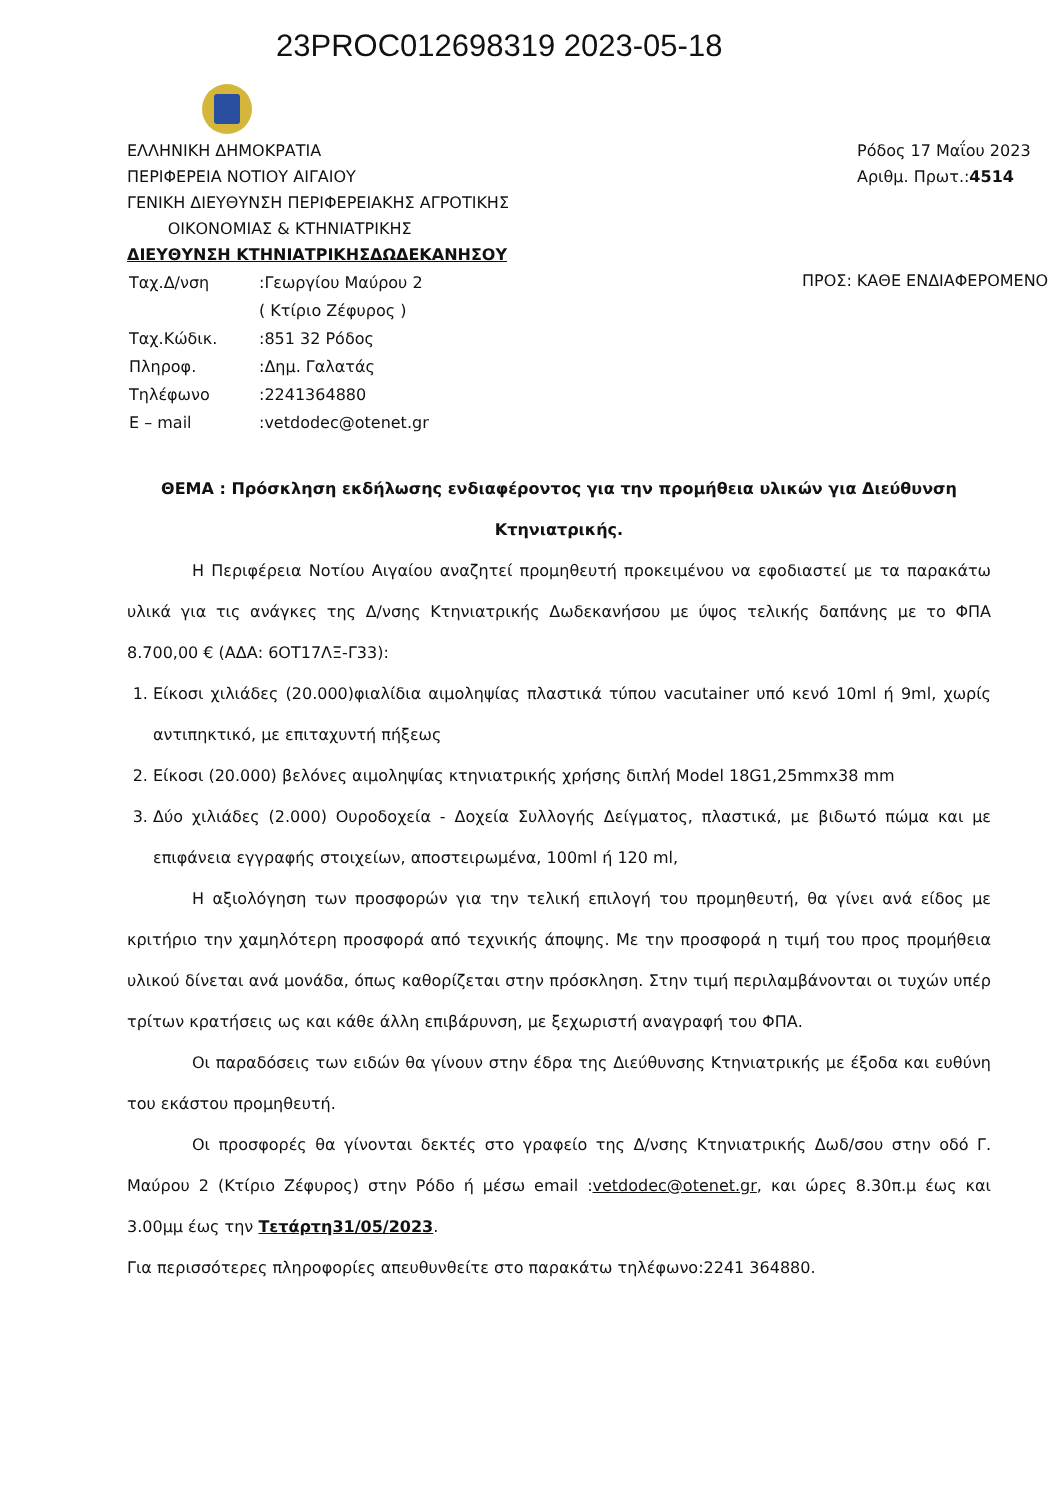23PROC012698319 2023-05-18
ΕΛΛΗΝΙΚΗ ΔΗΜΟΚΡΑΤΙΑ
ΠΕΡΙΦΕΡΕΙΑ ΝΟΤΙΟΥ ΑΙΓΑΙΟΥ
ΓΕΝΙΚΗ ΔΙΕΥΘΥΝΣΗ ΠΕΡΙΦΕΡΕΙΑΚΗΣ ΑΓΡΟΤΙΚΗΣ
ΟΙΚΟΝΟΜΙΑΣ & ΚΤΗΝΙΑΤΡΙΚΗΣ
ΔΙΕΥΘΥΝΣΗ ΚΤΗΝΙΑΤΡΙΚΗΣΔΩΔΕΚΑΝΗΣΟΥ
Ρόδος 17 Μαΐου 2023
Αριθμ. Πρωτ.:4514
| Ταχ.Δ/νση | :Γεωργίου Μαύρου 2 |
| | ( Κτίριο Ζέφυρος ) |
| Ταχ.Κώδικ. | :851 32 Ρόδος |
| Πληροφ. | :Δημ. Γαλατάς |
| Τηλέφωνο | :2241364880 |
| E – mail | :vetdodec@otenet.gr |
ΠΡΟΣ: ΚΑΘΕ ΕΝΔΙΑΦΕΡΟΜΕΝΟ
ΘΕΜΑ : Πρόσκληση εκδήλωσης ενδιαφέροντος για την προμήθεια υλικών για Διεύθυνση Κτηνιατρικής.
Η Περιφέρεια Νοτίου Αιγαίου αναζητεί προμηθευτή προκειμένου να εφοδιαστεί με τα παρακάτω υλικά για τις ανάγκες της Δ/νσης Κτηνιατρικής Δωδεκανήσου με ύψος τελικής δαπάνης με το ΦΠΑ 8.700,00 € (ΑΔΑ: 6ΟΤ17ΛΞ-Γ33):
1. Είκοσι χιλιάδες (20.000)φιαλίδια αιμοληψίας πλαστικά τύπου vacutainer υπό κενό 10ml ή 9ml, χωρίς αντιπηκτικό, με επιταχυντή πήξεως
2. Είκοσι (20.000) βελόνες αιμοληψίας κτηνιατρικής χρήσης διπλή Model 18G1,25mmx38 mm
3. Δύο χιλιάδες (2.000) Ουροδοχεία - Δοχεία Συλλογής Δείγματος, πλαστικά, με βιδωτό πώμα και με επιφάνεια εγγραφής στοιχείων, αποστειρωμένα, 100ml ή 120 ml,
Η αξιολόγηση των προσφορών για την τελική επιλογή του προμηθευτή, θα γίνει ανά είδος με κριτήριο την χαμηλότερη προσφορά από τεχνικής άποψης. Με την προσφορά η τιμή του προς προμήθεια υλικού δίνεται ανά μονάδα, όπως καθορίζεται στην πρόσκληση. Στην τιμή περιλαμβάνονται οι τυχών υπέρ τρίτων κρατήσεις ως και κάθε άλλη επιβάρυνση, με ξεχωριστή αναγραφή του ΦΠΑ.
Οι παραδόσεις των ειδών θα γίνουν στην έδρα της Διεύθυνσης Κτηνιατρικής με έξοδα και ευθύνη του εκάστου προμηθευτή.
Οι προσφορές θα γίνονται δεκτές στο γραφείο της Δ/νσης Κτηνιατρικής Δωδ/σου στην οδό Γ. Μαύρου 2 (Κτίριο Ζέφυρος) στην Ρόδο ή μέσω email :vetdodec@otenet.gr, και ώρες 8.30π.μ έως και 3.00μμ έως την Τετάρτη31/05/2023.
Για περισσότερες πληροφορίες απευθυνθείτε στο παρακάτω τηλέφωνο:2241 364880.